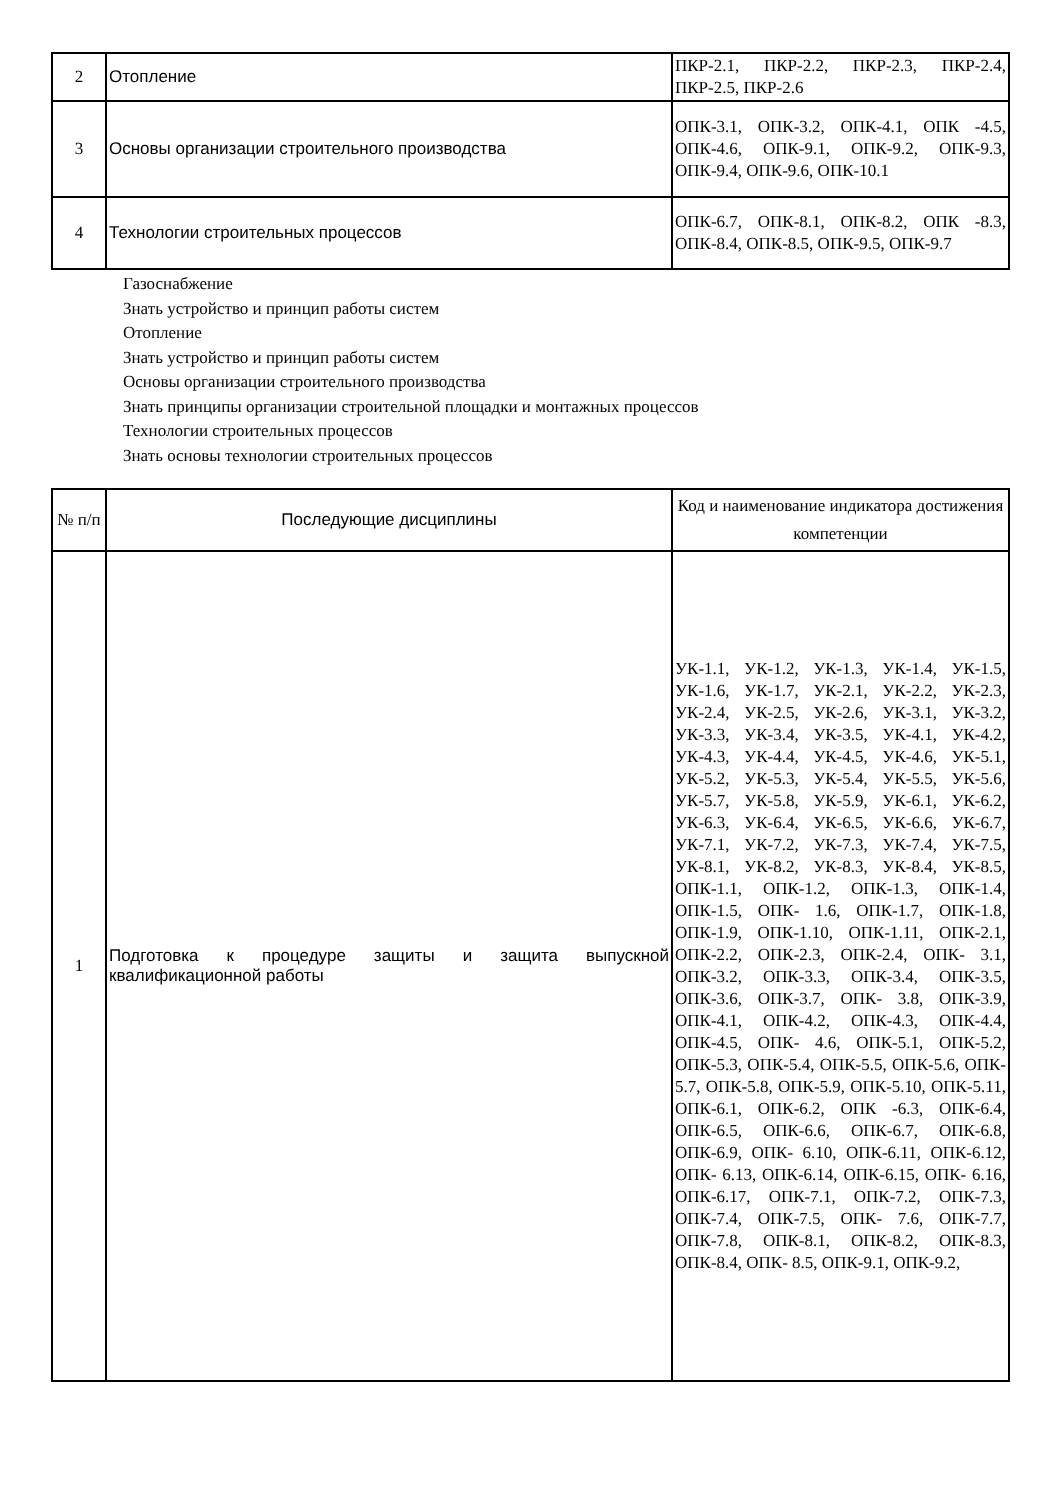| 2 | Отопление | ПКР-2.1, ПКР-2.2, ПКР-2.3, ПКР-2.4, ПКР-2.5, ПКР-2.6 |
| 3 | Основы организации строительного производства | ОПК-3.1, ОПК-3.2, ОПК-4.1, ОПК -4.5, ОПК-4.6, ОПК-9.1, ОПК-9.2, ОПК-9.3, ОПК-9.4, ОПК-9.6, ОПК-10.1 |
| 4 | Технологии строительных процессов | ОПК-6.7, ОПК-8.1, ОПК-8.2, ОПК -8.3, ОПК-8.4, ОПК-8.5, ОПК-9.5, ОПК-9.7 |
Газоснабжение
Знать устройство и принцип работы систем
Отопление
Знать устройство и принцип работы систем
Основы организации строительного производства
Знать принципы организации строительной площадки и монтажных процессов
Технологии строительных процессов
Знать основы технологии строительных процессов
| № п/п | Последующие дисциплины | Код и наименование индикатора достижения компетенции |
| --- | --- | --- |
| 1 | Подготовка к процедуре защиты и защита выпускной квалификационной работы | УК-1.1, УК-1.2, УК-1.3, УК-1.4, УК-1.5, УК-1.6, УК-1.7, УК-2.1, УК-2.2, УК-2.3, УК-2.4, УК-2.5, УК-2.6, УК-3.1, УК-3.2, УК-3.3, УК-3.4, УК-3.5, УК-4.1, УК-4.2, УК-4.3, УК-4.4, УК-4.5, УК-4.6, УК-5.1, УК-5.2, УК-5.3, УК-5.4, УК-5.5, УК-5.6, УК-5.7, УК-5.8, УК-5.9, УК-6.1, УК-6.2, УК-6.3, УК-6.4, УК-6.5, УК-6.6, УК-6.7, УК-7.1, УК-7.2, УК-7.3, УК-7.4, УК-7.5, УК-8.1, УК-8.2, УК-8.3, УК-8.4, УК-8.5, ОПК-1.1, ОПК-1.2, ОПК-1.3, ОПК-1.4, ОПК-1.5, ОПК- 1.6, ОПК-1.7, ОПК-1.8, ОПК-1.9, ОПК-1.10, ОПК-1.11, ОПК-2.1, ОПК-2.2, ОПК-2.3, ОПК-2.4, ОПК- 3.1, ОПК-3.2, ОПК-3.3, ОПК-3.4, ОПК-3.5, ОПК-3.6, ОПК-3.7, ОПК- 3.8, ОПК-3.9, ОПК-4.1, ОПК-4.2, ОПК-4.3, ОПК-4.4, ОПК-4.5, ОПК- 4.6, ОПК-5.1, ОПК-5.2, ОПК-5.3, ОПК-5.4, ОПК-5.5, ОПК-5.6, ОПК- 5.7, ОПК-5.8, ОПК-5.9, ОПК-5.10, ОПК-5.11, ОПК-6.1, ОПК-6.2, ОПК -6.3, ОПК-6.4, ОПК-6.5, ОПК-6.6, ОПК-6.7, ОПК-6.8, ОПК-6.9, ОПК- 6.10, ОПК-6.11, ОПК-6.12, ОПК- 6.13, ОПК-6.14, ОПК-6.15, ОПК- 6.16, ОПК-6.17, ОПК-7.1, ОПК-7.2, ОПК-7.3, ОПК-7.4, ОПК-7.5, ОПК- 7.6, ОПК-7.7, ОПК-7.8, ОПК-8.1, ОПК-8.2, ОПК-8.3, ОПК-8.4, ОПК- 8.5, ОПК-9.1, ОПК-9.2, |